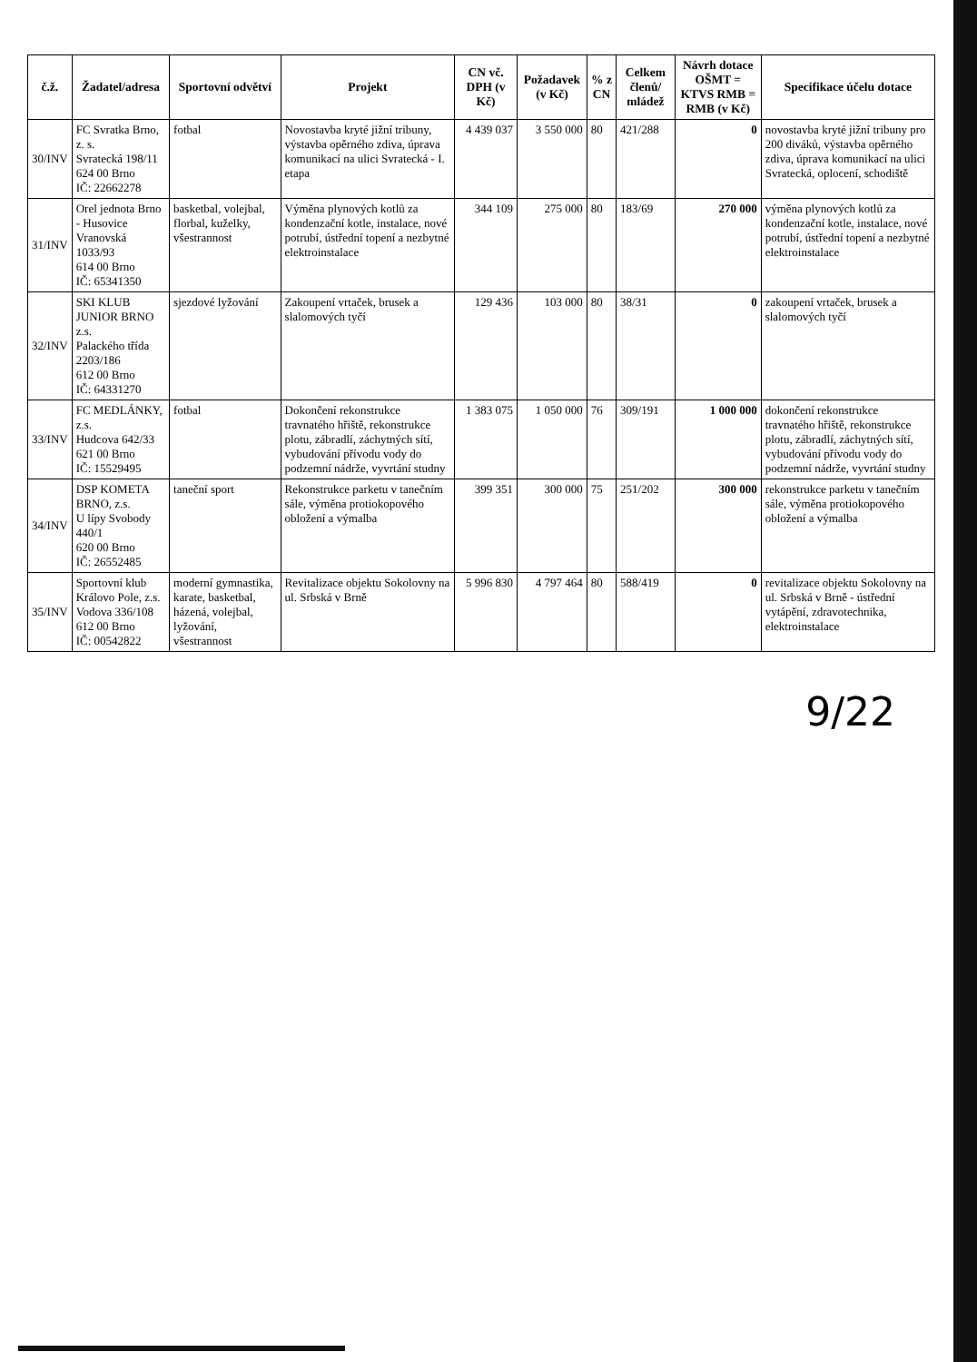| č.ž. | Žadatel/adresa | Sportovní odvětví | Projekt | CN vč. DPH (v Kč) | Požadavek (v Kč) | % z CN | Celkem členů/ mládež | Návrh dotace OŠMT = KTVS RMB = RMB (v Kč) | Specifikace účelu dotace |
| --- | --- | --- | --- | --- | --- | --- | --- | --- | --- |
| 30/INV | FC Svratka Brno, z. s. Svratecká 198/11 624 00 Brno IČ: 22662278 | fotbal | Novostavba kryté jižní tribuny, výstavba opěrného zdiva, úprava komunikací na ulici Svratecká - I. etapa | 4 439 037 | 3 550 000 | 80 | 421/288 | 0 | novostavba kryté jižní tribuny pro 200 diváků, výstavba opěrného zdiva, úprava komunikací na ulici Svratecká, oplocení, schodiště |
| 31/INV | Orel jednota Brno - Husovice Vranovská 1033/93 614 00 Brno IČ: 65341350 | basketbal, volejbal, florbal, kuželky, všestrannost | Výměna plynových kotlů za kondenzační kotle, instalace, nové potrubí, ústřední topení a nezbytné elektroinstalace | 344 109 | 275 000 | 80 | 183/69 | 270 000 | výměna plynových kotlů za kondenzační kotle, instalace, nové potrubí, ústřední topení a nezbytné elektroinstalace |
| 32/INV | SKI KLUB JUNIOR BRNO z.s. Palackého třída 2203/186 612 00 Brno IČ: 64331270 | sjezdové lyžování | Zakoupení vrtaček, brusek a slalomových tyčí | 129 436 | 103 000 | 80 | 38/31 | 0 | zakoupení vrtaček, brusek a slalomových tyčí |
| 33/INV | FC MEDLÁNKY, z.s. Hudcova 642/33 621 00 Brno IČ: 15529495 | fotbal | Dokončení rekonstrukce travnatého hřiště, rekonstrukce plotu, zábradlí, záchytných sítí, vybudování přívodu vody do podzemní nádrže, vyvrtání studny | 1 383 075 | 1 050 000 | 76 | 309/191 | 1 000 000 | dokončení rekonstrukce travnatého hřiště, rekonstrukce plotu, zábradlí, záchytných sítí, vybudování přívodu vody do podzemní nádrže, vyvrtání studny |
| 34/INV | DSP KOMETA BRNO, z.s. U lípy Svobody 440/1 620 00 Brno IČ: 26552485 | taneční sport | Rekonstrukce parketu v tanečním sále, výměna protiokopového obložení a výmalba | 399 351 | 300 000 | 75 | 251/202 | 300 000 | rekonstrukce parketu v tanečním sále, výměna protiokopového obložení a výmalba |
| 35/INV | Sportovní klub Královo Pole, z.s. Vodova 336/108 612 00 Brno IČ: 00542822 | moderní gymnastika, karate, basketbal, házená, volejbal, lyžování, všestrannost | Revitalizace objektu Sokolovny na ul. Srbská v Brně | 5 996 830 | 4 797 464 | 80 | 588/419 | 0 | revitalizace objektu Sokolovny na ul. Srbská v Brně - ústřední vytápění, zdravotechnika, elektroinstalace |
9/22